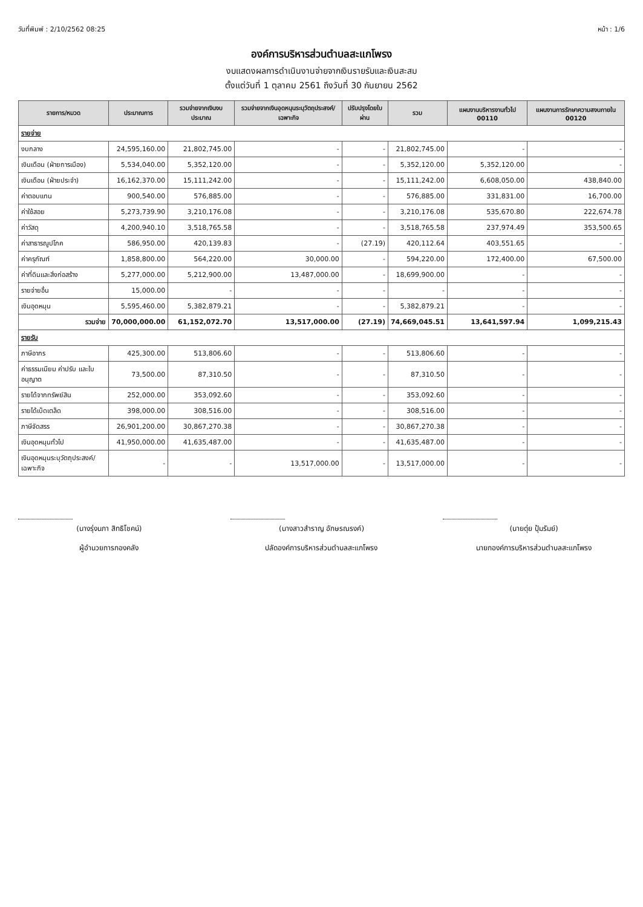วันที่พิมพ์ : 2/10/2562 08:25 หน้า : 1/6
องค์การบริหารส่วนตำบลสะแกโพรง
งบแสดงผลการดำเนินงานจ่ายจากเงินรายรับและเงินสะสม
ตั้งแต่วันที่ 1 ตุลาคม 2561 ถึงวันที่ 30 กันยายน 2562
| รายการ/หมวด | ประมาณการ | รวมจ่ายจากเงินงบประมาณ | รวมจ่ายจากเงินอุดหนุนระบุวัตถุประสงค์/เฉพาะกิจ | ปรับปรุงโดยใบผ่าน | รวม | แผนงานบริหารงานทั่วไป 00110 | แผนงานการรักษาความสงบภายใน 00120 |
| --- | --- | --- | --- | --- | --- | --- | --- |
| รายจ่าย | | | | | | | |
| งบกลาง | 24,595,160.00 | 21,802,745.00 | - | - | 21,802,745.00 | - | - |
| เงินเดือน (ฝ่ายการเมือง) | 5,534,040.00 | 5,352,120.00 | - | - | 5,352,120.00 | 5,352,120.00 | - |
| เงินเดือน (ฝ่ายประจำ) | 16,162,370.00 | 15,111,242.00 | - | - | 15,111,242.00 | 6,608,050.00 | 438,840.00 |
| ค่าตอบแทน | 900,540.00 | 576,885.00 | - | - | 576,885.00 | 331,831.00 | 16,700.00 |
| ค่าใช้สอย | 5,273,739.90 | 3,210,176.08 | - | - | 3,210,176.08 | 535,670.80 | 222,674.78 |
| ค่าวัสดุ | 4,200,940.10 | 3,518,765.58 | - | - | 3,518,765.58 | 237,974.49 | 353,500.65 |
| ค่าสาธารณูปโภค | 586,950.00 | 420,139.83 | - | (27.19) | 420,112.64 | 403,551.65 | - |
| ค่าครุภัณฑ์ | 1,858,800.00 | 564,220.00 | 30,000.00 | - | 594,220.00 | 172,400.00 | 67,500.00 |
| ค่าที่ดินและสิ่งก่อสร้าง | 5,277,000.00 | 5,212,900.00 | 13,487,000.00 | - | 18,699,900.00 | - | - |
| รายจ่ายอื่น | 15,000.00 | - | - | - | - | - | - |
| เงินอุดหนุน | 5,595,460.00 | 5,382,879.21 | - | - | 5,382,879.21 | - | - |
| รวมจ่าย | 70,000,000.00 | 61,152,072.70 | 13,517,000.00 | (27.19) | 74,669,045.51 | 13,641,597.94 | 1,099,215.43 |
| รายรับ | | | | | | | |
| ภาษีอากร | 425,300.00 | 513,806.60 | - | - | 513,806.60 | - | - |
| ค่าธรรมเนียม ค่าปรับ และใบอนุญาต | 73,500.00 | 87,310.50 | - | - | 87,310.50 | - | - |
| รายได้จากทรัพย์สิน | 252,000.00 | 353,092.60 | - | - | 353,092.60 | - | - |
| รายได้เบ็ดเตล็ด | 398,000.00 | 308,516.00 | - | - | 308,516.00 | - | - |
| ภาษีจัดสรร | 26,901,200.00 | 30,867,270.38 | - | - | 30,867,270.38 | - | - |
| เงินอุดหนุนทั่วไป | 41,950,000.00 | 41,635,487.00 | - | - | 41,635,487.00 | - | - |
| เงินอุดหนุนระบุวัตถุประสงค์/เฉพาะกิจ | - | - | 13,517,000.00 | - | 13,517,000.00 | - | - |
(นางรุ่งนภา สิทธิโชคน์)
ผู้อำนวยการกองคลัง
(นางสาวสำราญ อักษรณรงค์)
ปลัดองค์การบริหารส่วนตำบลสะแกโพรง
(นายดุ่ย ปุ้มรัมย์)
นายกองค์การบริหารส่วนตำบลสะแกโพรง